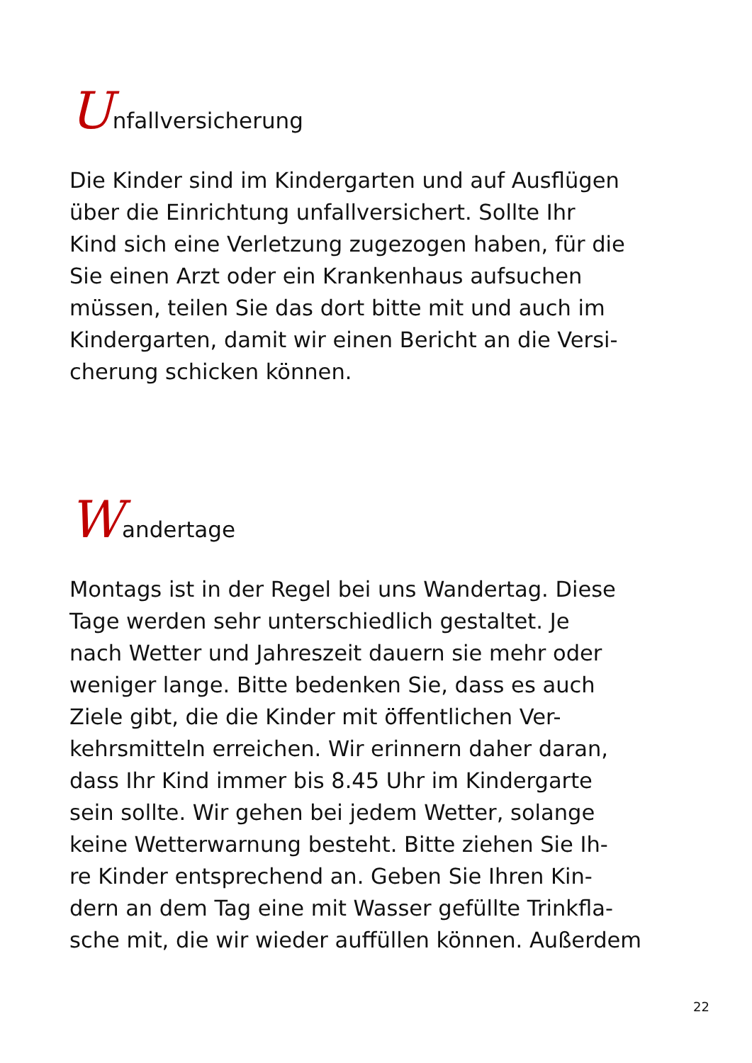Unfallversicherung
Die Kinder sind im Kindergarten und auf Ausflügen
über die Einrichtung unfallversichert. Sollte Ihr
Kind sich eine Verletzung zugezogen haben, für die
Sie einen Arzt oder ein Krankenhaus aufsuchen
müssen, teilen Sie das dort bitte mit und auch im
Kindergarten, damit wir einen Bericht an die Versi-
cherung schicken können.
Wandertage
Montags ist in der Regel bei uns Wandertag. Diese
Tage werden sehr unterschiedlich gestaltet. Je
nach Wetter und Jahreszeit dauern sie mehr oder
weniger lange. Bitte bedenken Sie, dass es auch
Ziele gibt, die die Kinder mit öffentlichen Ver-
kehrsmitteln erreichen. Wir erinnern daher daran,
dass Ihr Kind immer bis 8.45 Uhr im Kindergarte
sein sollte. Wir gehen bei jedem Wetter, solange
keine Wetterwarnung besteht. Bitte ziehen Sie Ih-
re Kinder entsprechend an. Geben Sie Ihren Kin-
dern an dem Tag eine mit Wasser gefüllte Trinkfla-
sche mit, die wir wieder auffüllen können. Außerdem
22